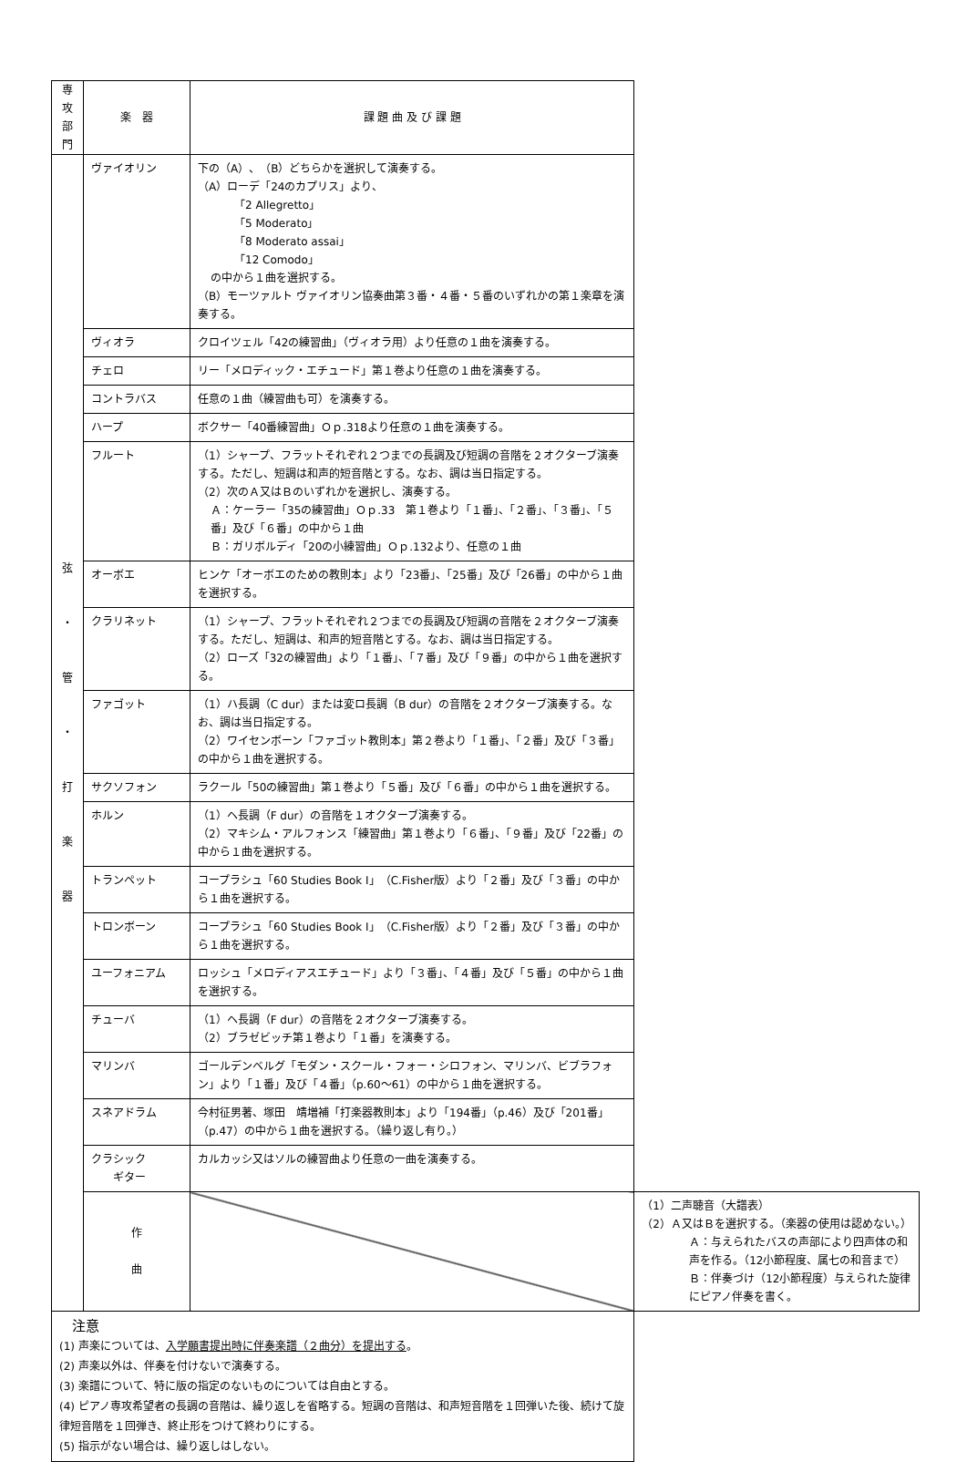| 専 攻 部 門 | 楽 器 | 課 題 曲 及 び 課 題 | |
| --- | --- | --- | --- |
| 弦 ・ 管 ・ 打 楽 器 | ヴァイオリン | 下の（A）、（B）どちらかを選択して演奏する。 （A）ローデ「24のカプリス」より、 「2 Allegretto」 「5 Moderato」 「8 Moderato assai」 「12 Comodo」 の中から１曲を選択する。 （B）モーツァルト ヴァイオリン協奏曲第３番・４番・５番のいずれかの第１楽章を演奏する。 | |
| | ヴィオラ | クロイツェル「42の練習曲」（ヴィオラ用）より任意の１曲を演奏する。 | |
| | チェロ | リー「メロディック・エチュード」第１巻より任意の１曲を演奏する。 | |
| | コントラバス | 任意の１曲（練習曲も可）を演奏する。 | |
| | ハープ | ボクサー「40番練習曲」Ｏｐ.318より任意の１曲を演奏する。 | |
| | フルート | （1）シャープ、フラットそれぞれ２つまでの長調及び短調の音階を２オクターブ演奏する。ただし、短調は和声的短音階とする。なお、調は当日指定する。 （2）次のＡ又はＢのいずれかを選択し、演奏する。 Ａ：ケーラー「35の練習曲」Ｏｐ.33 第１巻より「１番」、「２番」、「３番」、「５番」及び「６番」の中から１曲 Ｂ：ガリボルディ「20の小練習曲」Ｏｐ.132より、任意の１曲 | |
| | オーボエ | ヒンケ「オーボエのための教則本」より「23番」、「25番」及び「26番」の中から１曲を選択する。 | |
| | クラリネット | （1）シャープ、フラットそれぞれ２つまでの長調及び短調の音階を２オクターブ演奏する。ただし、短調は、和声的短音階とする。なお、調は当日指定する。 （2）ローズ「32の練習曲」より「１番」、「７番」及び「９番」の中から１曲を選択する。 | |
| | ファゴット | （1）ハ長調（C dur）または変ロ長調（B dur）の音階を２オクターブ演奏する。なお、調は当日指定する。 （2）ワイセンボーン「ファゴット教則本」第２巻より「１番」、「２番」及び「３番」の中から１曲を選択する。 | |
| | サクソフォン | ラクール「50の練習曲」第１巻より「５番」及び「６番」の中から１曲を選択する。 | |
| | ホルン | （1）ヘ長調（F dur）の音階を１オクターブ演奏する。 （2）マキシム・アルフォンス「練習曲」第１巻より「６番」、「９番」及び「22番」の中から１曲を選択する。 | |
| | トランペット | コープラシュ「60 Studies Book I」（C.Fisher版）より「２番」及び「３番」の中から１曲を選択する。 | |
| | トロンボーン | コープラシュ「60 Studies Book I」（C.Fisher版）より「２番」及び「３番」の中から１曲を選択する。 | |
| | ユーフォニアム | ロッシュ「メロディアスエチュード」より「３番」、「４番」及び「５番」の中から１曲を選択する。 | |
| | チューバ | （1）ヘ長調（F dur）の音階を２オクターブ演奏する。 （2）ブラゼビッチ第１巻より「１番」を演奏する。 | |
| | マリンバ | ゴールデンベルグ「モダン・スクール・フォー・シロフォン、マリンバ、ビブラフォン」より「１番」及び「４番」（p.60～61）の中から１曲を選択する。 | |
| | スネアドラム | 今村征男著、塚田 靖増補「打楽器教則本」より「194番」（p.46）及び「201番」（p.47）の中から１曲を選択する。（繰り返し有り。） | |
| | クラシック ギター | カルカッシ又はソルの練習曲より任意の一曲を演奏する。 | |
| | 作 曲 | | （1）二声聴音（大譜表） （2）Ａ又はＢを選択する。（楽器の使用は認めない。） Ａ：与えられたバスの声部により四声体の和声を作る。（12小節程度、属七の和音まで） Ｂ：伴奏づけ（12小節程度）与えられた旋律にピアノ伴奏を書く。 |
| 注意 (1) 声楽については、 入学願書提出時に伴奏楽譜（２曲分）を提出する 。 (2) 声楽以外は、伴奏を付けないで演奏する。 (3) 楽譜について、特に版の指定のないものについては自由とする。 (4) ピアノ専攻希望者の長調の音階は、繰り返しを省略する。短調の音階は、和声短音階を１回弾いた後、続けて旋律短音階を１回弾き、終止形をつけて終わりにする。 (5) 指示がない場合は、繰り返しはしない。 | | | |